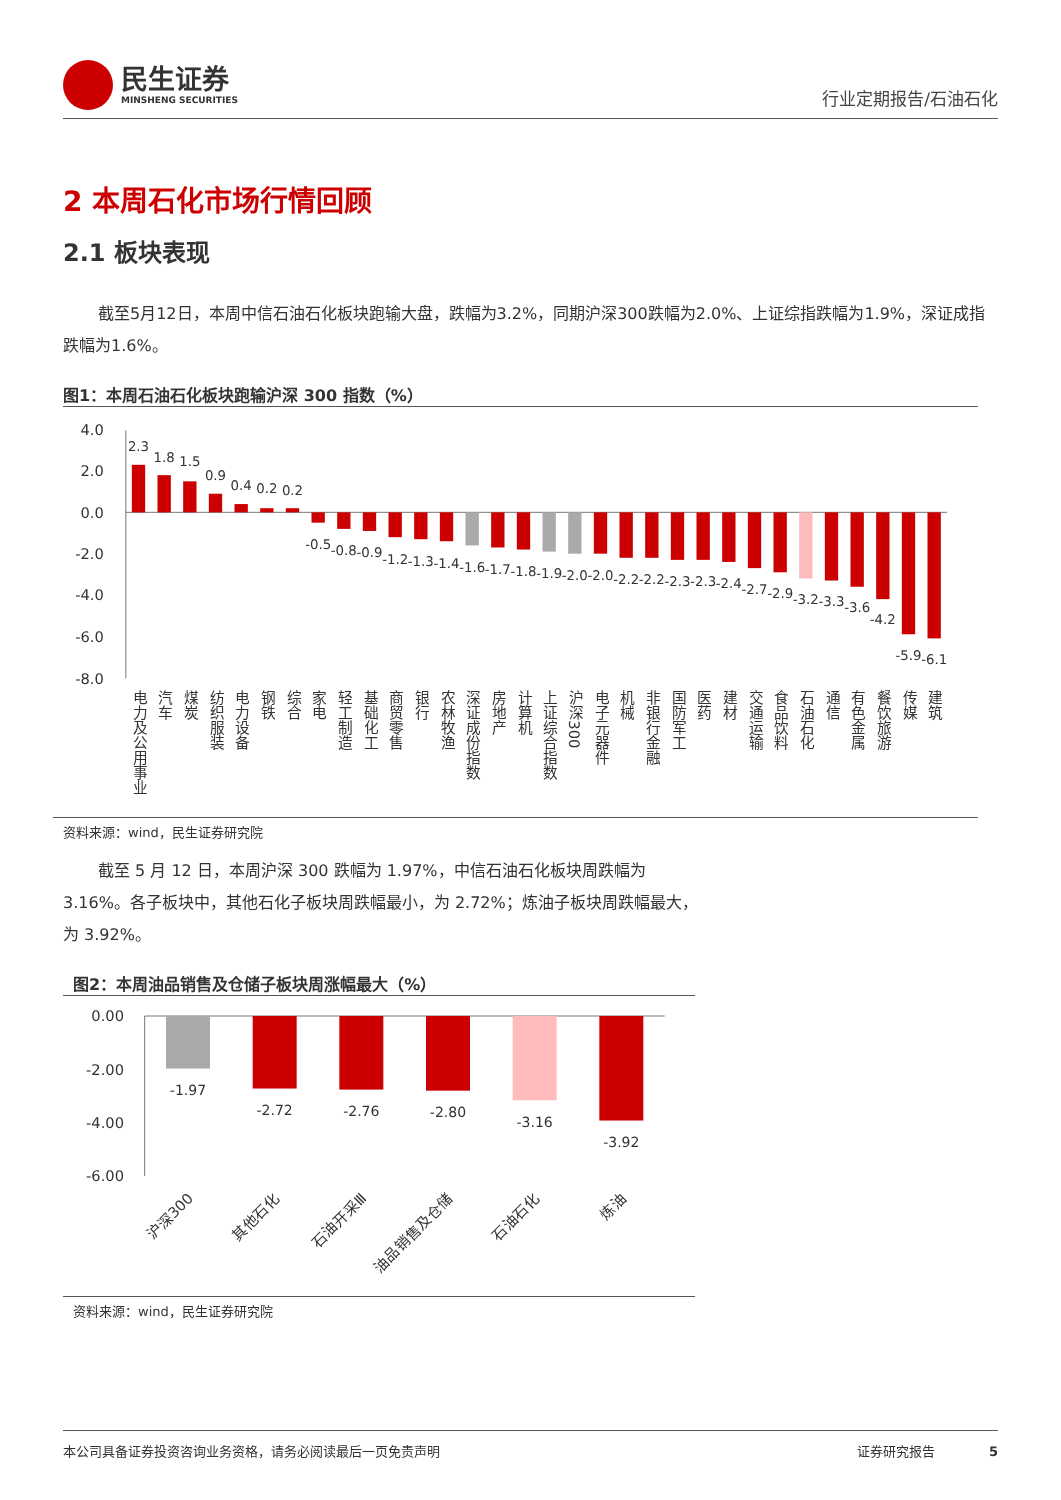民生证券
MINSHENG SECURITIES
行业定期报告/石油石化
2 本周石化市场行情回顾
2.1 板块表现
截至5月12日，本周中信石油石化板块跑输大盘，跌幅为3.2%，同期沪深300跌幅为2.0%、上证综指跌幅为1.9%，深证成指跌幅为1.6%。
图1：本周石油石化板块跑输沪深 300 指数（%）
4.0
2.0
0.0
-2.0
-4.0
-6.0
-8.0
2.3
1.8
1.5
0.9
0.4
0.2
0.2
-0.5
-0.8
-0.9
-1.2
-1.3
-1.4
-1.6
-1.7
-1.8
-1.9
-2.0
-2.0
-2.2
-2.2
-2.3
-2.3
-2.4
-2.7
-2.9
-3.2
-3.3
-3.6
-4.2
-5.9
-6.1
电力及公用事业
汽车
煤炭
纺织服装
电力设备
钢铁
综合
家电
轻工制造
基础化工
商贸零售
银行
农林牧渔
深证成份指数
房地产
计算机
上证综合指数
沪深300
电子元器件
机械
非银行金融
国防军工
医药
建材
交通运输
食品饮料
石油石化
通信
有色金属
餐饮旅游
传媒
建筑
资料来源：wind，民生证券研究院
截至 5 月 12 日，本周沪深 300 跌幅为 1.97%，中信石油石化板块周跌幅为 3.16%。各子板块中，其他石化子板块周跌幅最小，为 2.72%；炼油子板块周跌幅最大，为 3.92%。
图2：本周油品销售及仓储子板块周涨幅最大（%）
0.00
-2.00
-4.00
-6.00
-1.97
-2.72
-2.76
-2.80
-3.16
-3.92
沪深300
其他石化
石油开采Ⅲ
油品销售及仓储
石油石化
炼油
资料来源：wind，民生证券研究院
本公司具备证券投资咨询业务资格，请务必阅读最后一页免责声明 证券研究报告 5